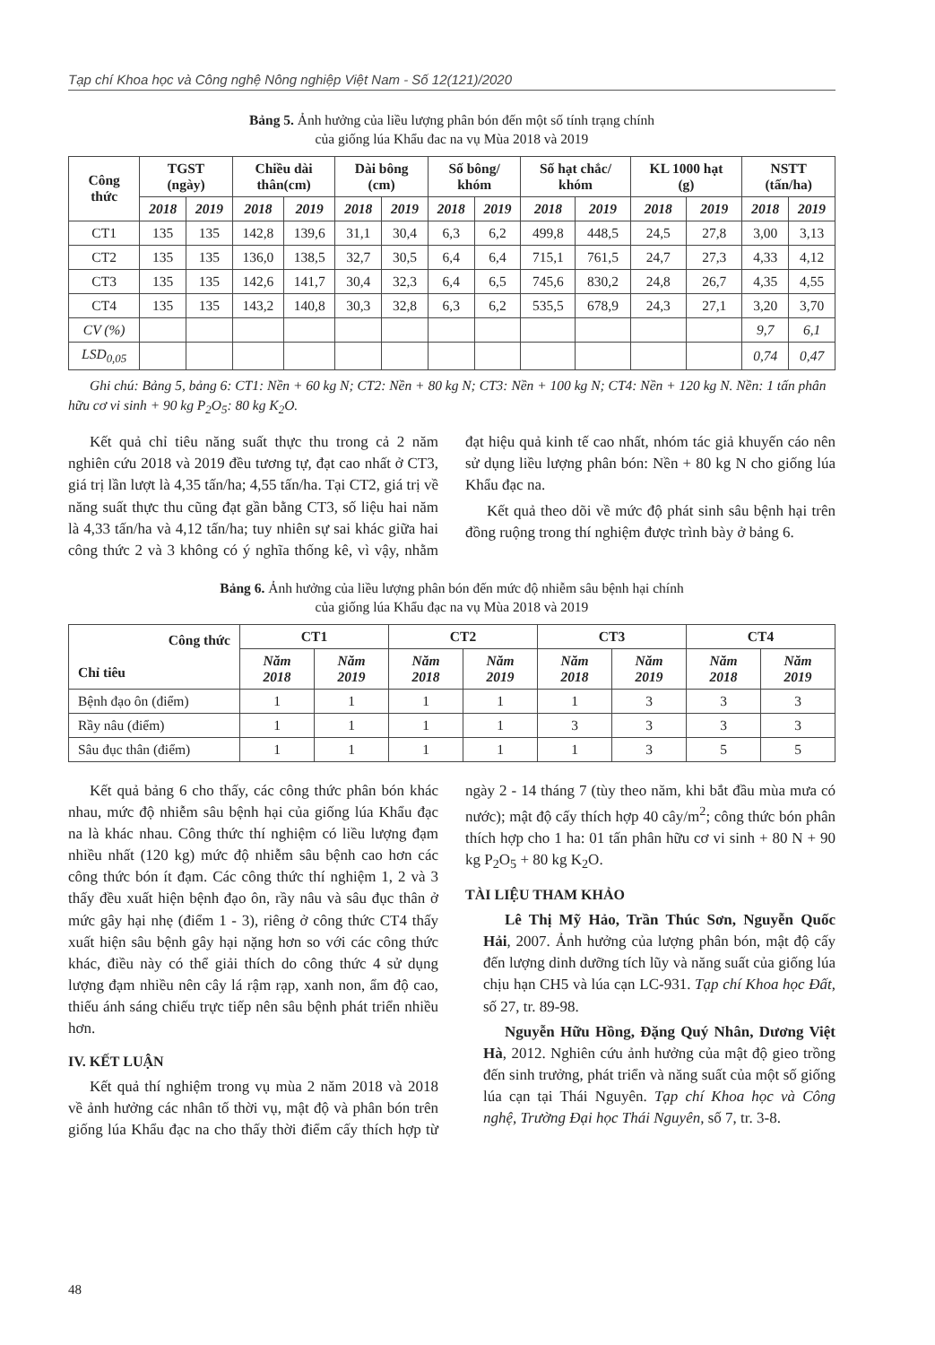Tạp chí Khoa học và Công nghệ Nông nghiệp Việt Nam - Số 12(121)/2020
Bảng 5. Ảnh hưởng của liều lượng phân bón đến một số tính trạng chính
của giống lúa Khẩu đac na vụ Mùa 2018 và 2019
| Công thức | TGST (ngày) | | Chiều dài thân(cm) | | Dài bông (cm) | | Số bông/ khóm | | Số hạt chắc/ khóm | | KL 1000 hạt (g) | | NSTT (tấn/ha) | |
| --- | --- | --- | --- | --- | --- | --- | --- | --- | --- | --- | --- | --- | --- | --- |
| | 2018 | 2019 | 2018 | 2019 | 2018 | 2019 | 2018 | 2019 | 2018 | 2019 | 2018 | 2019 | 2018 | 2019 |
| CT1 | 135 | 135 | 142,8 | 139,6 | 31,1 | 30,4 | 6,3 | 6,2 | 499,8 | 448,5 | 24,5 | 27,8 | 3,00 | 3,13 |
| CT2 | 135 | 135 | 136,0 | 138,5 | 32,7 | 30,5 | 6,4 | 6,4 | 715,1 | 761,5 | 24,7 | 27,3 | 4,33 | 4,12 |
| CT3 | 135 | 135 | 142,6 | 141,7 | 30,4 | 32,3 | 6,4 | 6,5 | 745,6 | 830,2 | 24,8 | 26,7 | 4,35 | 4,55 |
| CT4 | 135 | 135 | 143,2 | 140,8 | 30,3 | 32,8 | 6,3 | 6,2 | 535,5 | 678,9 | 24,3 | 27,1 | 3,20 | 3,70 |
| CV (%) | | | | | | | | | | | | | 9,7 | 6,1 |
| LSD<sub>0,05</sub> | | | | | | | | | | | | | 0,74 | 0,47 |
Ghi chú: Bảng 5, bảng 6: CT1: Nền + 60 kg N; CT2: Nền + 80 kg N; CT3: Nền + 100 kg N; CT4: Nền + 120 kg N. Nền: 1 tấn phân hữu cơ vi sinh + 90 kg P<sub>2</sub>O<sub>5</sub>: 80 kg K<sub>2</sub>O.
Kết quả chỉ tiêu năng suất thực thu trong cả 2 năm nghiên cứu 2018 và 2019 đều tương tự, đạt cao nhất ở CT3, giá trị lần lượt là 4,35 tấn/ha; 4,55 tấn/ha. Tại CT2, giá trị về năng suất thực thu cũng đạt gần bằng CT3, số liệu hai năm là 4,33 tấn/ha và 4,12 tấn/ha; tuy nhiên sự sai khác giữa hai công thức 2 và 3 không có ý nghĩa thống kê, vì vậy, nhằm đạt hiệu quả kinh tế cao nhất, nhóm tác giả khuyến cáo nên sử dụng liều lượng phân bón: Nền + 80 kg N cho giống lúa Khẩu đạc na.
Kết quả theo dõi về mức độ phát sinh sâu bệnh hại trên đồng ruộng trong thí nghiệm được trình bày ở bảng 6.
Bảng 6. Ảnh hưởng của liều lượng phân bón đến mức độ nhiễm sâu bệnh hại chính
của giống lúa Khẩu đạc na vụ Mùa 2018 và 2019
| Công thức Chỉ tiêu | CT1 | | CT2 | | CT3 | | CT4 | |
| --- | --- | --- | --- | --- | --- | --- | --- | --- |
| | Năm 2018 | Năm 2019 | Năm 2018 | Năm 2019 | Năm 2018 | Năm 2019 | Năm 2018 | Năm 2019 |
| Bệnh đạo ôn (điểm) | 1 | 1 | 1 | 1 | 1 | 3 | 3 | 3 |
| Rầy nâu (điểm) | 1 | 1 | 1 | 1 | 3 | 3 | 3 | 3 |
| Sâu đục thân (điểm) | 1 | 1 | 1 | 1 | 1 | 3 | 5 | 5 |
Kết quả bảng 6 cho thấy, các công thức phân bón khác nhau, mức độ nhiễm sâu bệnh hại của giống lúa Khẩu đạc na là khác nhau. Công thức thí nghiệm có liều lượng đạm nhiều nhất (120 kg) mức độ nhiễm sâu bệnh cao hơn các công thức bón ít đạm. Các công thức thí nghiệm 1, 2 và 3 thấy đều xuất hiện bệnh đạo ôn, rầy nâu và sâu đục thân ở mức gây hại nhẹ (điểm 1 - 3), riêng ở công thức CT4 thấy xuất hiện sâu bệnh gây hại nặng hơn so với các công thức khác, điều này có thể giải thích do công thức 4 sử dụng lượng đạm nhiều nên cây lá rậm rạp, xanh non, ẩm độ cao, thiếu ánh sáng chiếu trực tiếp nên sâu bệnh phát triển nhiều hơn.
IV. KẾT LUẬN
Kết quả thí nghiệm trong vụ mùa 2 năm 2018 và 2018 về ảnh hưởng các nhân tố thời vụ, mật độ và phân bón trên giống lúa Khẩu đạc na cho thấy thời điểm cấy thích hợp từ ngày 2 - 14 tháng 7 (tùy theo năm, khi bắt đầu mùa mưa có nước); mật độ cấy thích hợp 40 cây/m<sup>2</sup>; công thức bón phân thích hợp cho 1 ha: 01 tấn phân hữu cơ vi sinh + 80 N + 90 kg P<sub>2</sub>O<sub>5</sub> + 80 kg K<sub>2</sub>O.
TÀI LIỆU THAM KHẢO
Lê Thị Mỹ Hảo, Trần Thúc Sơn, Nguyễn Quốc Hải, 2007. Ảnh hưởng của lượng phân bón, mật độ cấy đến lượng dinh dưỡng tích lũy và năng suất của giống lúa chịu hạn CH5 và lúa cạn LC-931. Tạp chí Khoa học Đất, số 27, tr. 89-98.
Nguyễn Hữu Hồng, Đặng Quý Nhân, Dương Việt Hà, 2012. Nghiên cứu ảnh hưởng của mật độ gieo trồng đến sinh trưởng, phát triển và năng suất của một số giống lúa cạn tại Thái Nguyên. Tạp chí Khoa học và Công nghệ, Trường Đại học Thái Nguyên, số 7, tr. 3-8.
48